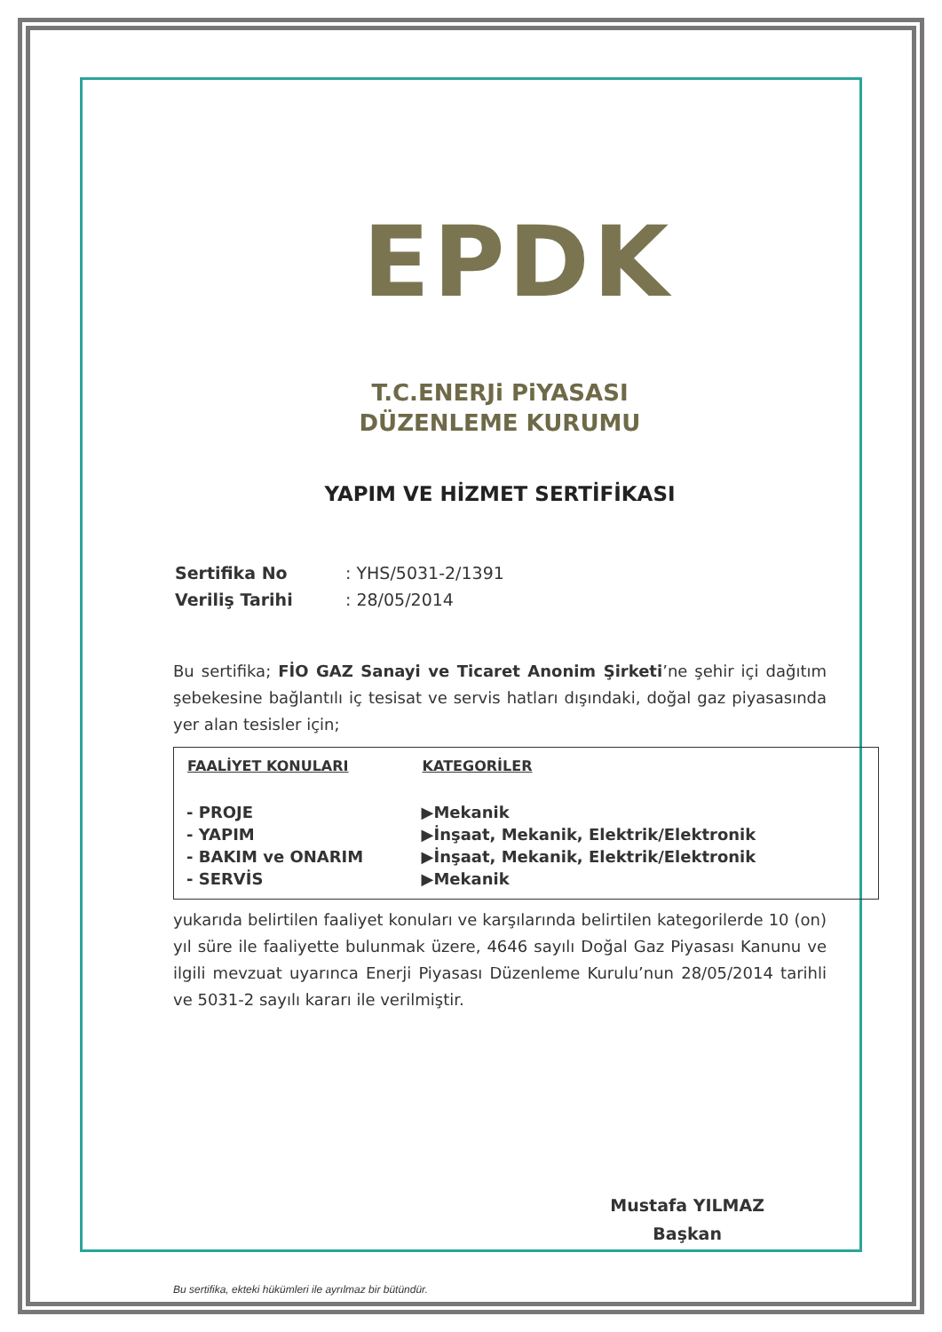EPDK
T.C.ENERJi PiYASASI
DÜZENLEME KURUMU
YAPIM VE HİZMET SERTİFİKASI
| Sertifika No | : YHS/5031-2/1391 |
| Veriliş Tarihi | : 28/05/2014 |
Bu sertifika; FİO GAZ Sanayi ve Ticaret Anonim Şirketi’ne şehir içi dağıtım şebekesine bağlantılı iç tesisat ve servis hatları dışındaki, doğal gaz piyasasında yer alan tesisler için;
| FAALİYET KONULARI | KATEGORİLER |
| --- | --- |
| - PROJE | ▶Mekanik |
| - YAPIM | ▶İnşaat, Mekanik, Elektrik/Elektronik |
| - BAKIM ve ONARIM | ▶İnşaat, Mekanik, Elektrik/Elektronik |
| - SERVİS | ▶Mekanik |
yukarıda belirtilen faaliyet konuları ve karşılarında belirtilen kategorilerde 10 (on) yıl süre ile faaliyette bulunmak üzere, 4646 sayılı Doğal Gaz Piyasası Kanunu ve ilgili mevzuat uyarınca Enerji Piyasası Düzenleme Kurulu’nun 28/05/2014 tarihli ve 5031-2 sayılı kararı ile verilmiştir.
Mustafa YILMAZ
Başkan
Bu sertifika, ekteki hükümleri ile ayrılmaz bir bütündür.